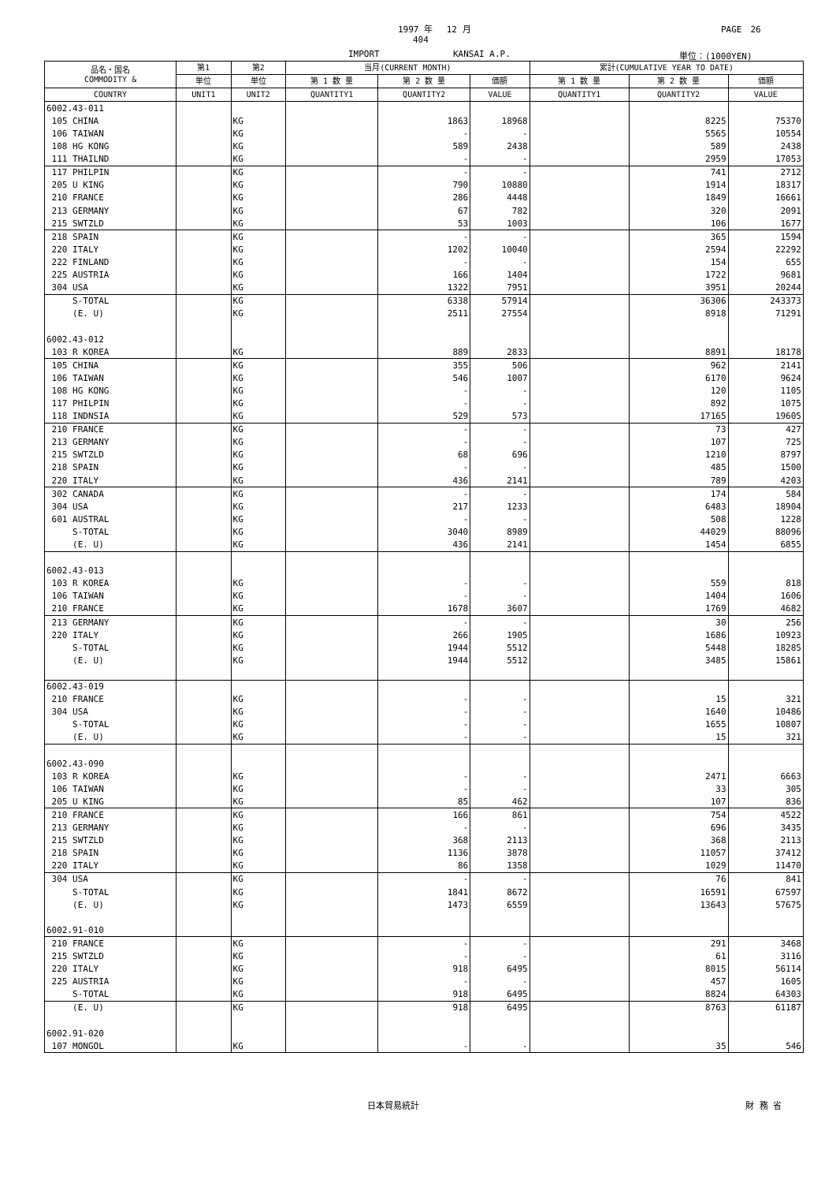1997 年　 12 月 PAGE　26
404
IMPORT KANSAI A.P. 単位：(1000YEN)
| 品名・国名 COMMODITY & | 第1 | 第2 | 当月(CURRENT MONTH) | | | 累計(CUMULATIVE YEAR TO DATE) | | |
| --- | --- | --- | --- | --- | --- | --- | --- | --- |
| | 単位 | 単位 | 第 1 数 量 | 第 2 数 量 | 価額 | 第 1 数 量 | 第 2 数 量 | 価額 |
| COUNTRY | UNIT1 | UNIT2 | QUANTITY1 | QUANTITY2 | VALUE | QUANTITY1 | QUANTITY2 | VALUE |
| 6002.43-011 | | | | | | | | |
| 105 CHINA | | KG | | 1863 | 18968 | | 8225 | 75370 |
| 106 TAIWAN | | KG | | - | - | | 5565 | 10554 |
| 108 HG KONG | | KG | | 589 | 2438 | | 589 | 2438 |
| 111 THAILND | | KG | | - | - | | 2959 | 17053 |
| 117 PHILPIN | | KG | | - | - | | 741 | 2712 |
| 205 U KING | | KG | | 790 | 10880 | | 1914 | 18317 |
| 210 FRANCE | | KG | | 286 | 4448 | | 1849 | 16661 |
| 213 GERMANY | | KG | | 67 | 782 | | 320 | 2091 |
| 215 SWTZLD | | KG | | 53 | 1003 | | 106 | 1677 |
| 218 SPAIN | | KG | | - | - | | 365 | 1594 |
| 220 ITALY | | KG | | 1202 | 10040 | | 2594 | 22292 |
| 222 FINLAND | | KG | | - | - | | 154 | 655 |
| 225 AUSTRIA | | KG | | 166 | 1404 | | 1722 | 9681 |
| 304 USA | | KG | | 1322 | 7951 | | 3951 | 20244 |
| S-TOTAL | | KG | | 6338 | 57914 | | 36306 | 243373 |
| (E. U) | | KG | | 2511 | 27554 | | 8918 | 71291 |
| 6002.43-012 | | | | | | | | |
| 103 R KOREA | | KG | | 889 | 2833 | | 8891 | 18178 |
| 105 CHINA | | KG | | 355 | 506 | | 962 | 2141 |
| 106 TAIWAN | | KG | | 546 | 1007 | | 6170 | 9624 |
| 108 HG KONG | | KG | | - | - | | 120 | 1105 |
| 117 PHILPIN | | KG | | - | - | | 892 | 1075 |
| 118 INDNSIA | | KG | | 529 | 573 | | 17165 | 19605 |
| 210 FRANCE | | KG | | - | - | | 73 | 427 |
| 213 GERMANY | | KG | | - | - | | 107 | 725 |
| 215 SWTZLD | | KG | | 68 | 696 | | 1210 | 8797 |
| 218 SPAIN | | KG | | - | - | | 485 | 1500 |
| 220 ITALY | | KG | | 436 | 2141 | | 789 | 4203 |
| 302 CANADA | | KG | | - | - | | 174 | 584 |
| 304 USA | | KG | | 217 | 1233 | | 6483 | 18904 |
| 601 AUSTRAL | | KG | | - | - | | 508 | 1228 |
| S-TOTAL | | KG | | 3040 | 8989 | | 44029 | 88096 |
| (E. U) | | KG | | 436 | 2141 | | 1454 | 6855 |
| 6002.43-013 | | | | | | | | |
| 103 R KOREA | | KG | | - | - | | 559 | 818 |
| 106 TAIWAN | | KG | | - | - | | 1404 | 1606 |
| 210 FRANCE | | KG | | 1678 | 3607 | | 1769 | 4682 |
| 213 GERMANY | | KG | | - | - | | 30 | 256 |
| 220 ITALY | | KG | | 266 | 1905 | | 1686 | 10923 |
| S-TOTAL | | KG | | 1944 | 5512 | | 5448 | 18285 |
| (E. U) | | KG | | 1944 | 5512 | | 3485 | 15861 |
| 6002.43-019 | | | | | | | | |
| 210 FRANCE | | KG | | - | - | | 15 | 321 |
| 304 USA | | KG | | - | - | | 1640 | 10486 |
| S-TOTAL | | KG | | - | - | | 1655 | 10807 |
| (E. U) | | KG | | - | - | | 15 | 321 |
| 6002.43-090 | | | | | | | | |
| 103 R KOREA | | KG | | - | - | | 2471 | 6663 |
| 106 TAIWAN | | KG | | - | - | | 33 | 305 |
| 205 U KING | | KG | | 85 | 462 | | 107 | 836 |
| 210 FRANCE | | KG | | 166 | 861 | | 754 | 4522 |
| 213 GERMANY | | KG | | - | - | | 696 | 3435 |
| 215 SWTZLD | | KG | | 368 | 2113 | | 368 | 2113 |
| 218 SPAIN | | KG | | 1136 | 3878 | | 11057 | 37412 |
| 220 ITALY | | KG | | 86 | 1358 | | 1029 | 11470 |
| 304 USA | | KG | | - | - | | 76 | 841 |
| S-TOTAL | | KG | | 1841 | 8672 | | 16591 | 67597 |
| (E. U) | | KG | | 1473 | 6559 | | 13643 | 57675 |
| 6002.91-010 | | | | | | | | |
| 210 FRANCE | | KG | | - | - | | 291 | 3468 |
| 215 SWTZLD | | KG | | - | - | | 61 | 3116 |
| 220 ITALY | | KG | | 918 | 6495 | | 8015 | 56114 |
| 225 AUSTRIA | | KG | | - | - | | 457 | 1605 |
| S-TOTAL | | KG | | 918 | 6495 | | 8824 | 64303 |
| (E. U) | | KG | | 918 | 6495 | | 8763 | 61187 |
| 6002.91-020 | | | | | | | | |
| 107 MONGOL | | KG | | - | - | | 35 | 546 |
日本貿易統計 財 務 省